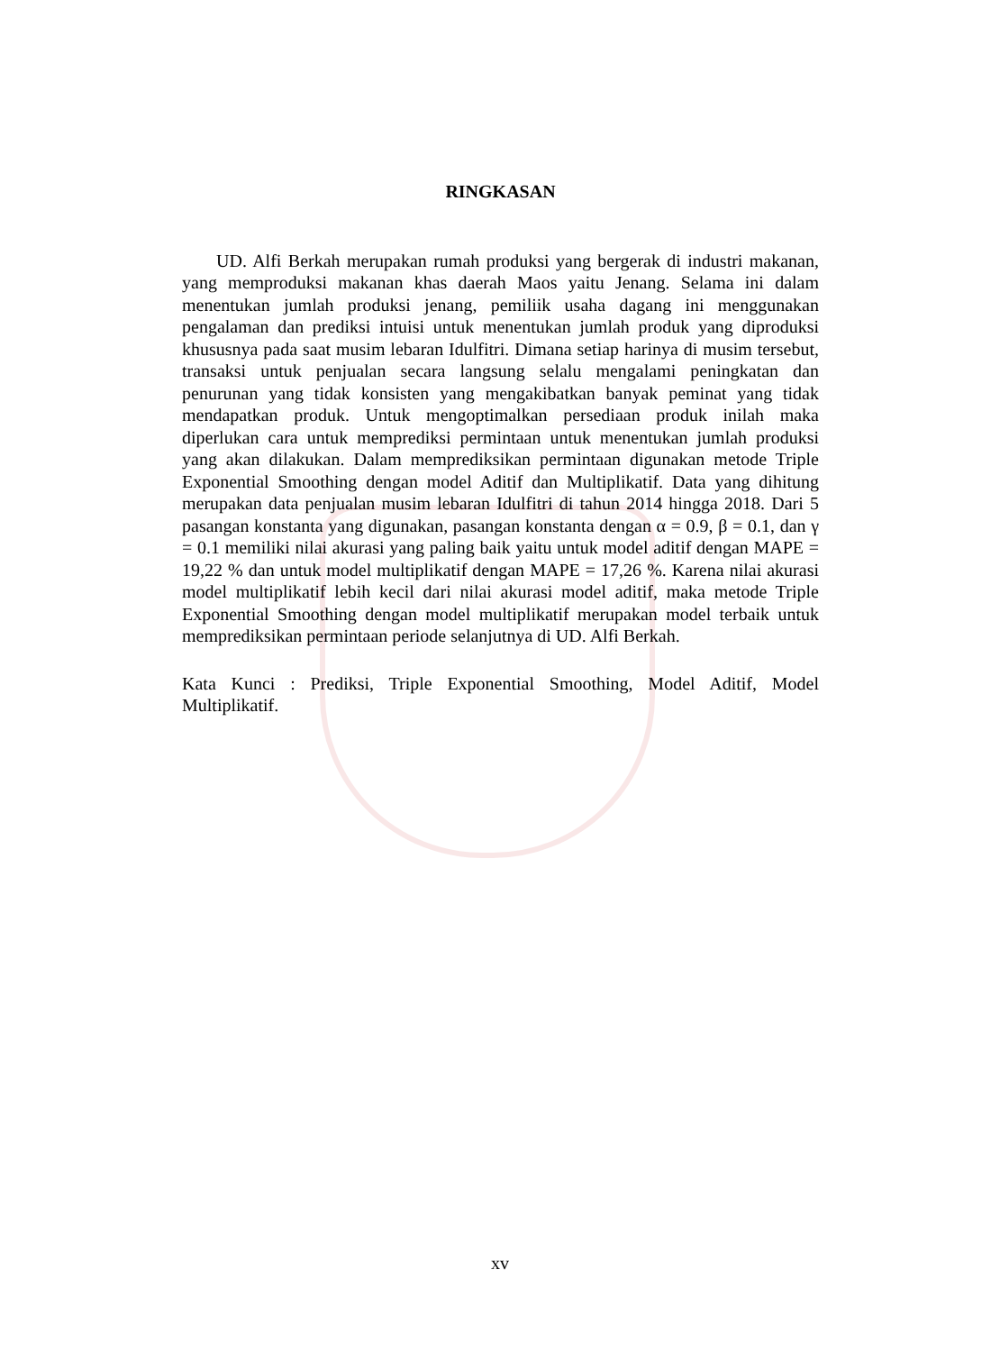RINGKASAN
UD. Alfi Berkah merupakan rumah produksi yang bergerak di industri makanan, yang memproduksi makanan khas daerah Maos yaitu Jenang. Selama ini dalam menentukan jumlah produksi jenang, pemiliik usaha dagang ini menggunakan pengalaman dan prediksi intuisi untuk menentukan jumlah produk yang diproduksi khususnya pada saat musim lebaran Idulfitri. Dimana setiap harinya di musim tersebut, transaksi untuk penjualan secara langsung selalu mengalami peningkatan dan penurunan yang tidak konsisten yang mengakibatkan banyak peminat yang tidak mendapatkan produk. Untuk mengoptimalkan persediaan produk inilah maka diperlukan cara untuk memprediksi permintaan untuk menentukan jumlah produksi yang akan dilakukan. Dalam memprediksikan permintaan digunakan metode Triple Exponential Smoothing dengan model Aditif dan Multiplikatif. Data yang dihitung merupakan data penjualan musim lebaran Idulfitri di tahun 2014 hingga 2018. Dari 5 pasangan konstanta yang digunakan, pasangan konstanta dengan α = 0.9, β = 0.1, dan γ = 0.1 memiliki nilai akurasi yang paling baik yaitu untuk model aditif dengan MAPE = 19,22 % dan untuk model multiplikatif dengan MAPE = 17,26 %. Karena nilai akurasi model multiplikatif lebih kecil dari nilai akurasi model aditif, maka metode Triple Exponential Smoothing dengan model multiplikatif merupakan model terbaik untuk memprediksikan permintaan periode selanjutnya di UD. Alfi Berkah.
Kata Kunci : Prediksi, Triple Exponential Smoothing, Model Aditif, Model Multiplikatif.
xv